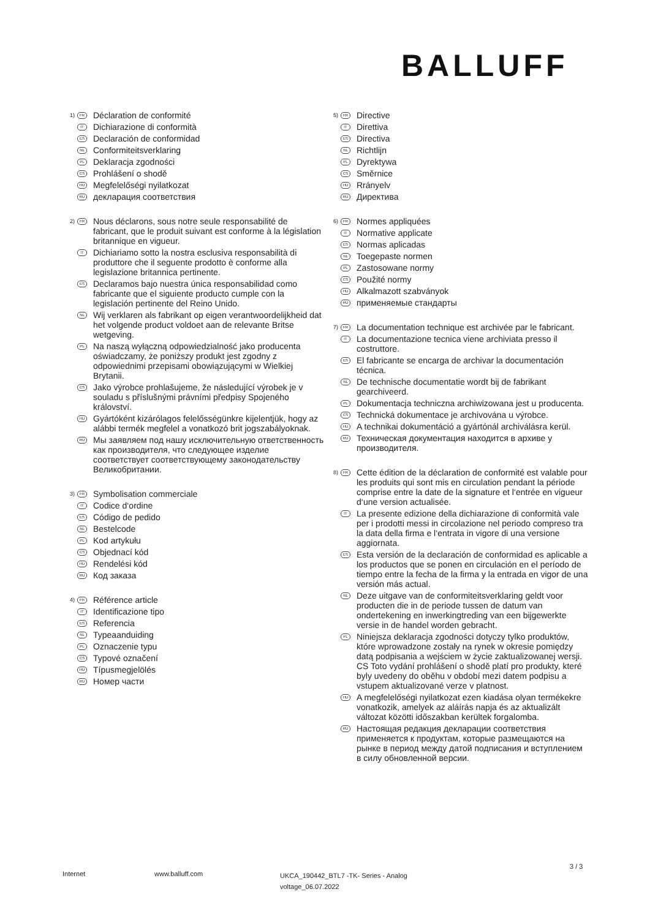BALLUFF
1) FR Déclaration de conformité
IT Dichiarazione di conformità
ES Declaración de conformidad
NL Conformiteitsverklaring
PL Deklaracja zgodności
CS Prohlášení o shodě
HU Megfelelőségi nyilatkozat
RU декларация соответствия
2) FR Nous déclarons, sous notre seule responsabilité de fabricant, que le produit suivant est conforme à la législation britannique en vigueur.
IT Dichiariamo sotto la nostra esclusiva responsabilità di produttore che il seguente prodotto è conforme alla legislazione britannica pertinente.
ES Declaramos bajo nuestra única responsabilidad como fabricante que el siguiente producto cumple con la legislación pertinente del Reino Unido.
NL Wij verklaren als fabrikant op eigen verantwoordelijkheid dat het volgende product voldoet aan de relevante Britse wetgeving.
PL Na naszą wyłączną odpowiedzialność jako producenta oświadczamy, że poniższy produkt jest zgodny z odpowiednimi przepisami obowiązującymi w Wielkiej Brytanii.
CS Jako výrobce prohlašujeme, že následující výrobek je v souladu s příslušnými právními předpisy Spojeného království.
HU Gyártóként kizárólagos felelősségünkre kijelentjük, hogy az alábbi termék megfelel a vonatkozó brit jogszabályoknak.
RU Мы заявляем под нашу исключительную ответственность как производителя, что следующее изделие соответствует соответствующему законодательству Великобритании.
3) FR Symbolisation commerciale
IT Codice d‘ordine
ES Código de pedido
NL Bestelcode
PL Kod artykułu
CS Objednací kód
HU Rendelési kód
RU Код заказа
4) FR Référence article
IT Identificazione tipo
ES Referencia
NL Typeaanduiding
PL Oznaczenie typu
CS Typové označení
HU Típusmegjelölés
RU Номер части
5) FR Directive
IT Direttiva
ES Directiva
NL Richtlijn
PL Dyrektywa
CS Směrnice
HU Rrányelv
RU Директива
6) FR Normes appliquées
IT Normative applicate
ES Normas aplicadas
NL Toegepaste normen
PL Zastosowane normy
CS Použité normy
HU Alkalmazott szabványok
RU применяемые стандарты
7) FR La documentation technique est archivée par le fabricant.
IT La documentazione tecnica viene archiviata presso il costruttore.
ES El fabricante se encarga de archivar la documentación técnica.
NL De technische documentatie wordt bij de fabrikant gearchiveerd.
PL Dokumentacja techniczna archiwizowana jest u producenta.
CS Technická dokumentace je archivována u výrobce.
HU A technikai dokumentáció a gyártónál archiválásra kerül.
RU Техническая документация находится в архиве у производителя.
8) FR Cette édition de la déclaration de conformité est valable pour les produits qui sont mis en circulation pendant la période comprise entre la date de la signature et l‘entrée en vigueur d‘une version actualisée.
IT La presente edizione della dichiarazione di conformità vale per i prodotti messi in circolazione nel periodo compreso tra la data della firma e l‘entrata in vigore di una versione aggiornata.
ES Esta versión de la declaración de conformidad es aplicable a los productos que se ponen en circulación en el período de tiempo entre la fecha de la firma y la entrada en vigor de una versión más actual.
NL Deze uitgave van de conformiteitsverklaring geldt voor producten die in de periode tussen de datum van ondertekening en inwerkingtreding van een bijgewerkte versie in de handel worden gebracht.
PL Niniejsza deklaracja zgodności dotyczy tylko produktów, które wprowadzone zostały na rynek w okresie pomiędzy datą podpisania a wejściem w życie zaktualizowanej wersji. CS Toto vydání prohlášení o shodě platí pro produkty, které byly uvedeny do oběhu v období mezi datem podpisu a vstupem aktualizované verze v platnost.
HU A megfelelőségi nyilatkozat ezen kiadása olyan termékekre vonatkozik, amelyek az aláírás napja és az aktualizált változat közötti időszakban kerültek forgalomba.
RU Настоящая редакция декларации соответствия применяется к продуктам, которые размещаются на рынке в период между датой подписания и вступлением в силу обновленной версии.
3 / 3
Internet www.balluff.com UKCA_190442_BTL7 -TK- Series - Analog voltage_06.07.2022